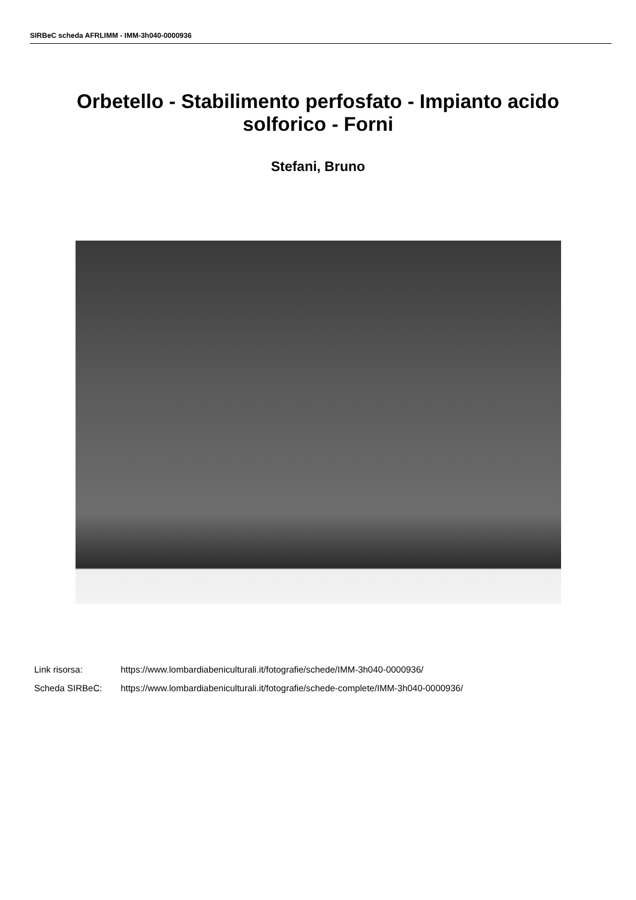SIRBeC scheda AFRLIMM - IMM-3h040-0000936
Orbetello - Stabilimento perfosfato - Impianto acido solforico - Forni
Stefani, Bruno
Link risorsa: https://www.lombardiabeniculturali.it/fotografie/schede/IMM-3h040-0000936/
Scheda SIRBeC: https://www.lombardiabeniculturali.it/fotografie/schede-complete/IMM-3h040-0000936/